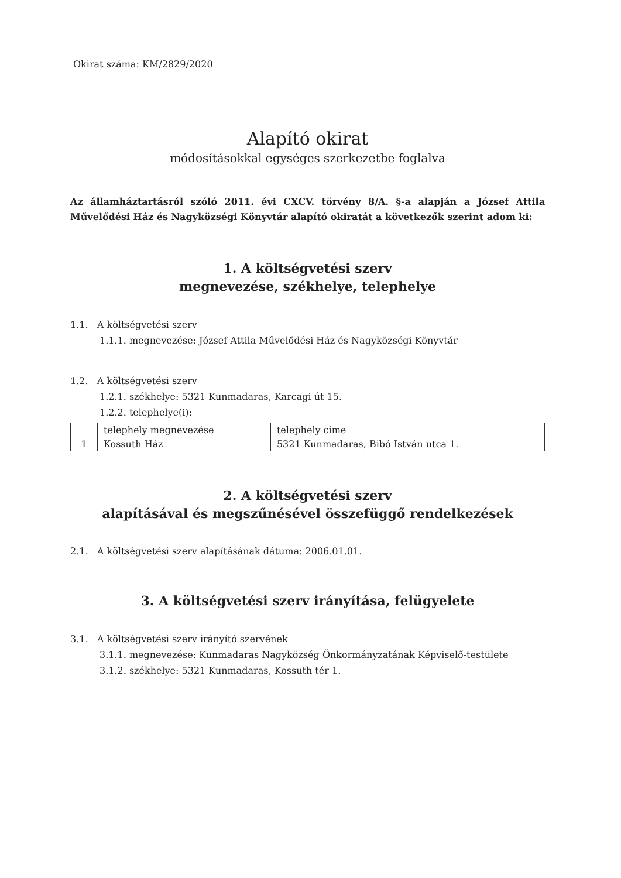Okirat száma: KM/2829/2020
Alapító okirat
módosításokkal egységes szerkezetbe foglalva
Az államháztartásról szóló 2011. évi CXCV. törvény 8/A. §-a alapján a József Attila Művelődési Ház és Nagyközségi Könyvtár alapító okiratát a következők szerint adom ki:
1. A költségvetési szerv
megnevezése, székhelye, telephelye
1.1. A költségvetési szerv
1.1.1. megnevezése: József Attila Művelődési Ház és Nagyközségi Könyvtár
1.2. A költségvetési szerv
1.2.1. székhelye: 5321 Kunmadaras, Karcagi út 15.
1.2.2. telephelye(i):
| | telephely megnevezése | telephely címe |
| 1 | Kossuth Ház | 5321 Kunmadaras, Bibó István utca 1. |
2. A költségvetési szerv
alapításával és megszűnésével összefüggő rendelkezések
2.1. A költségvetési szerv alapításának dátuma: 2006.01.01.
3. A költségvetési szerv irányítása, felügyelete
3.1. A költségvetési szerv irányító szervének
3.1.1. megnevezése: Kunmadaras Nagyközség Önkormányzatának Képviselő-testülete
3.1.2. székhelye: 5321 Kunmadaras, Kossuth tér 1.